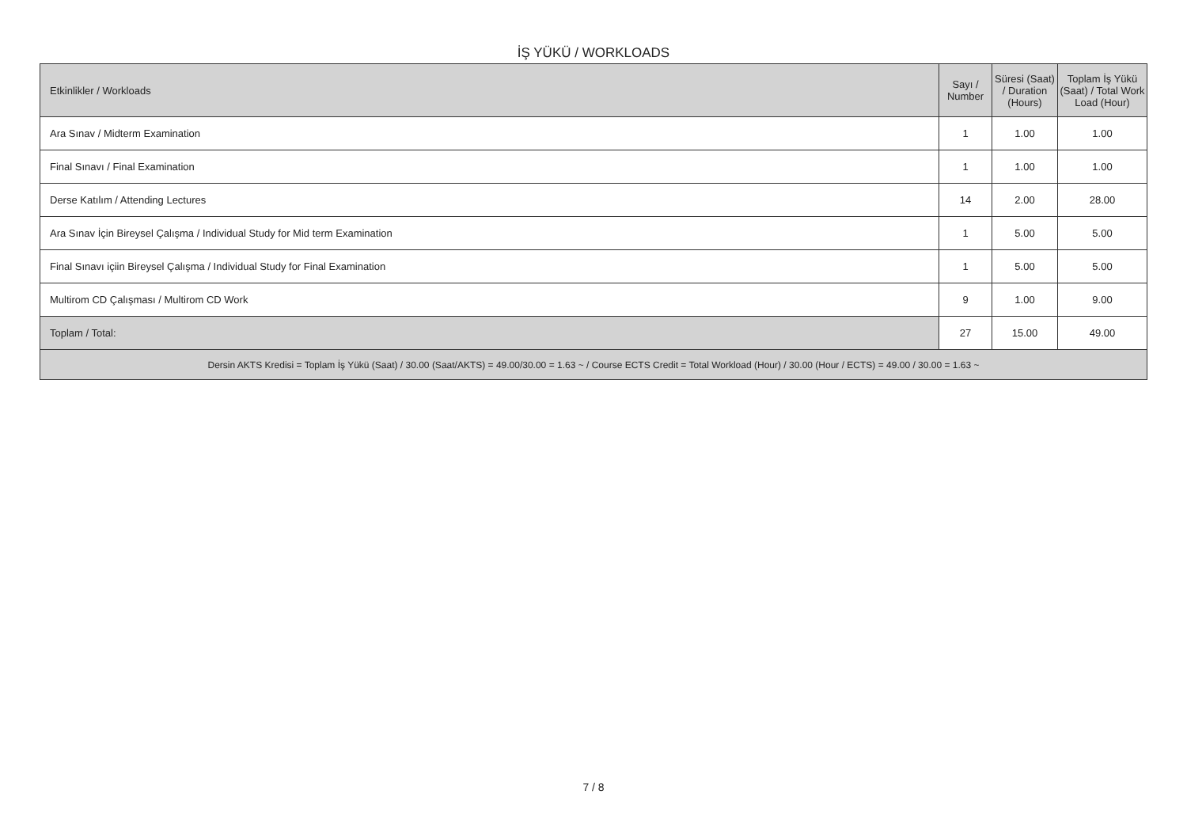İŞ YÜKÜ / WORKLOADS
| Etkinlikler / Workloads | Sayı / Number | Süresi (Saat) / Duration (Hours) | Toplam İş Yükü (Saat) / Total Work Load (Hour) |
| --- | --- | --- | --- |
| Ara Sınav / Midterm Examination | 1 | 1.00 | 1.00 |
| Final Sınavı / Final Examination | 1 | 1.00 | 1.00 |
| Derse Katılım / Attending Lectures | 14 | 2.00 | 28.00 |
| Ara Sınav İçin Bireysel Çalışma / Individual Study for Mid term Examination | 1 | 5.00 | 5.00 |
| Final Sınavı içiin Bireysel Çalışma / Individual Study for Final Examination | 1 | 5.00 | 5.00 |
| Multirom CD Çalışması / Multirom CD Work | 9 | 1.00 | 9.00 |
| Toplam / Total: | 27 | 15.00 | 49.00 |
| Dersin AKTS Kredisi = Toplam İş Yükü (Saat) / 30.00 (Saat/AKTS) = 49.00/30.00 = 1.63 ~ / Course ECTS Credit = Total Workload (Hour) / 30.00 (Hour / ECTS) = 49.00 / 30.00 = 1.63 ~ | | | |
7 / 8